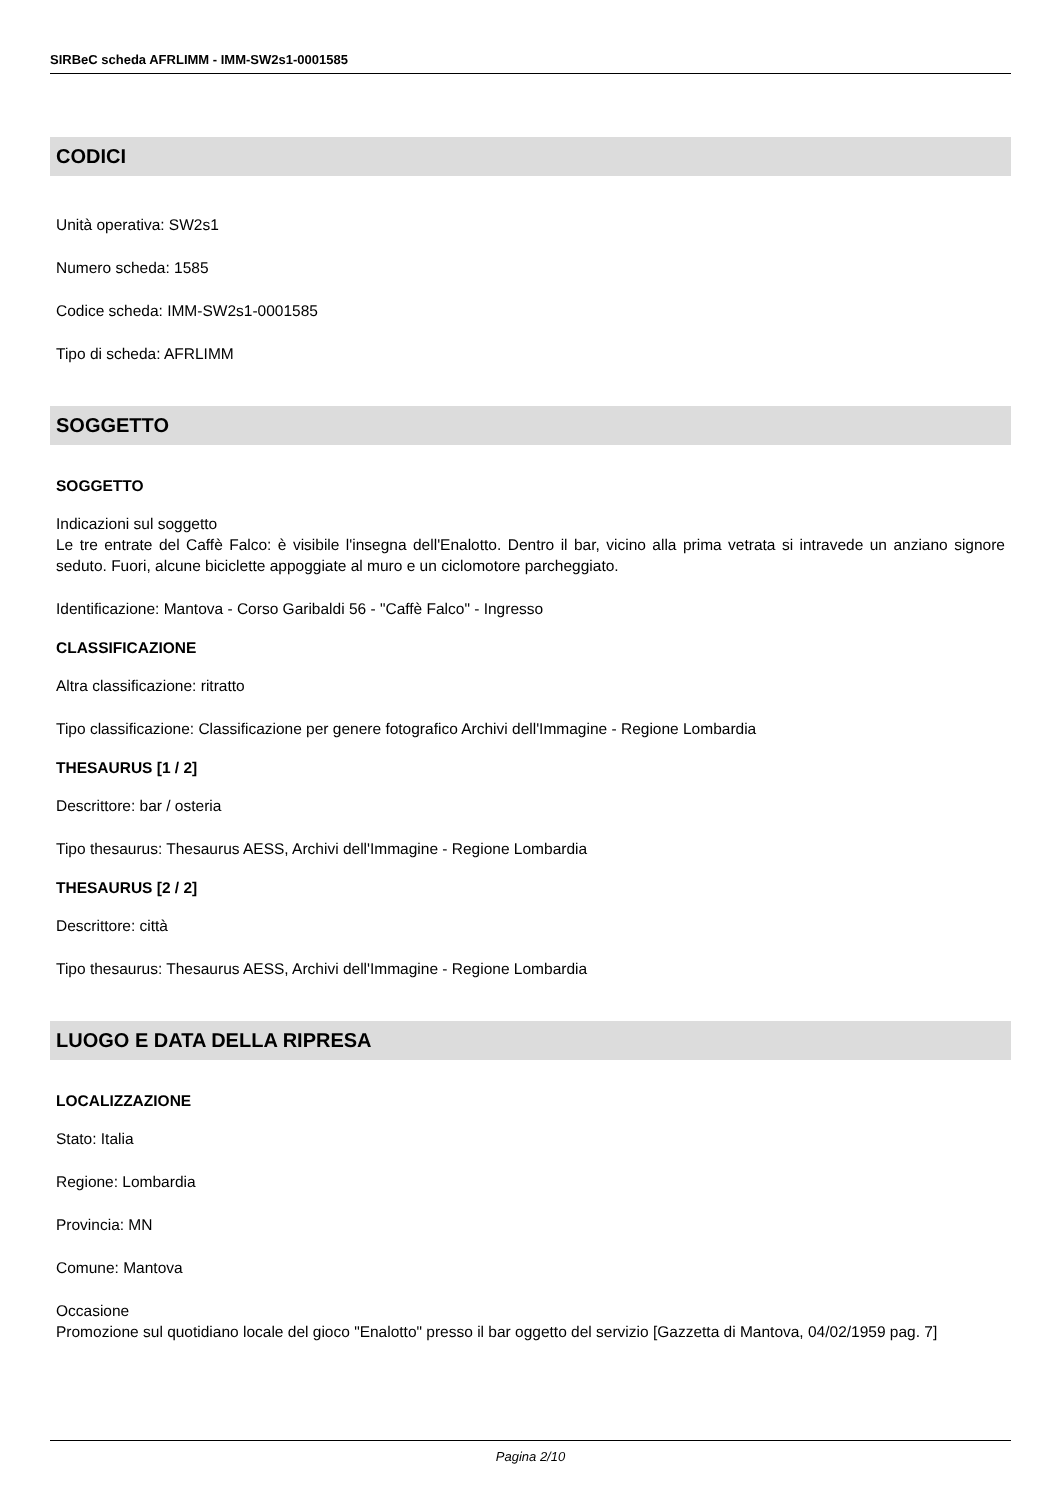SIRBeC scheda AFRLIMM - IMM-SW2s1-0001585
CODICI
Unità operativa: SW2s1
Numero scheda: 1585
Codice scheda: IMM-SW2s1-0001585
Tipo di scheda: AFRLIMM
SOGGETTO
SOGGETTO
Indicazioni sul soggetto
Le tre entrate del Caffè Falco: è visibile l'insegna dell'Enalotto. Dentro il bar, vicino alla prima vetrata si intravede un anziano signore seduto. Fuori, alcune biciclette appoggiate al muro e un ciclomotore parcheggiato.
Identificazione: Mantova - Corso Garibaldi 56 - "Caffè Falco" - Ingresso
CLASSIFICAZIONE
Altra classificazione: ritratto
Tipo classificazione: Classificazione per genere fotografico Archivi dell'Immagine - Regione Lombardia
THESAURUS [1 / 2]
Descrittore: bar / osteria
Tipo thesaurus: Thesaurus AESS, Archivi dell'Immagine - Regione Lombardia
THESAURUS [2 / 2]
Descrittore: città
Tipo thesaurus: Thesaurus AESS, Archivi dell'Immagine - Regione Lombardia
LUOGO E DATA DELLA RIPRESA
LOCALIZZAZIONE
Stato: Italia
Regione: Lombardia
Provincia: MN
Comune: Mantova
Occasione
Promozione sul quotidiano locale del gioco "Enalotto" presso il bar oggetto del servizio [Gazzetta di Mantova, 04/02/1959 pag. 7]
Pagina 2/10